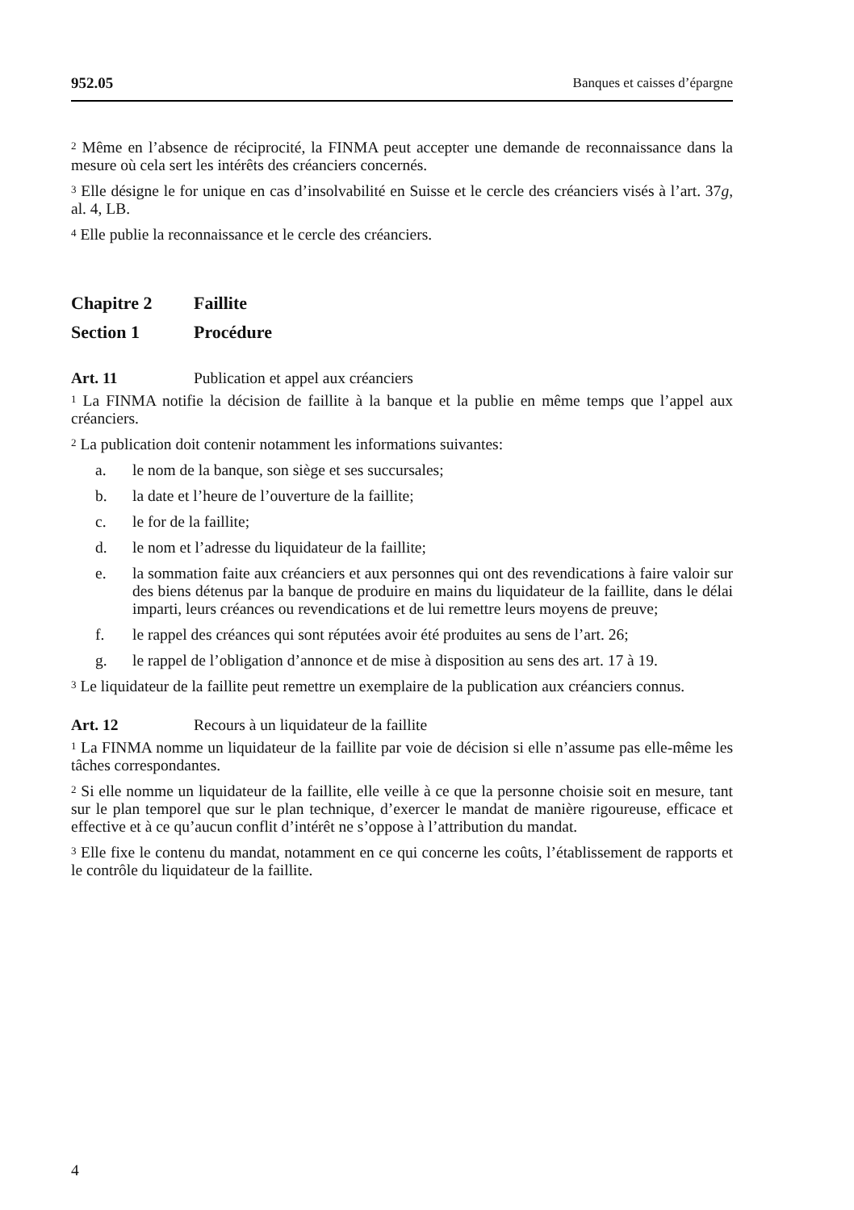952.05 Banques et caisses d’épargne
<sup>2</sup> Même en l’absence de réciprocité, la FINMA peut accepter une demande de reconnaissance dans la mesure où cela sert les intérêts des créanciers concernés.
<sup>3</sup> Elle désigne le for unique en cas d’insolvabilité en Suisse et le cercle des créanciers visés à l’art. 37g, al. 4, LB.
<sup>4</sup> Elle publie la reconnaissance et le cercle des créanciers.
Chapitre 2 Faillite
Section 1 Procédure
Art. 11 Publication et appel aux créanciers
<sup>1</sup> La FINMA notifie la décision de faillite à la banque et la publie en même temps que l’appel aux créanciers.
<sup>2</sup> La publication doit contenir notamment les informations suivantes:
a. le nom de la banque, son siège et ses succursales;
b. la date et l’heure de l’ouverture de la faillite;
c. le for de la faillite;
d. le nom et l’adresse du liquidateur de la faillite;
e. la sommation faite aux créanciers et aux personnes qui ont des revendications à faire valoir sur des biens détenus par la banque de produire en mains du liquidateur de la faillite, dans le délai imparti, leurs créances ou revendications et de lui remettre leurs moyens de preuve;
f. le rappel des créances qui sont réputées avoir été produites au sens de l’art. 26;
g. le rappel de l’obligation d’annonce et de mise à disposition au sens des art. 17 à 19.
<sup>3</sup> Le liquidateur de la faillite peut remettre un exemplaire de la publication aux créanciers connus.
Art. 12 Recours à un liquidateur de la faillite
<sup>1</sup> La FINMA nomme un liquidateur de la faillite par voie de décision si elle n’assume pas elle-même les tâches correspondantes.
<sup>2</sup> Si elle nomme un liquidateur de la faillite, elle veille à ce que la personne choisie soit en mesure, tant sur le plan temporel que sur le plan technique, d’exercer le mandat de manière rigoureuse, efficace et effective et à ce qu’aucun conflit d’intérêt ne s’oppose à l’attribution du mandat.
<sup>3</sup> Elle fixe le contenu du mandat, notamment en ce qui concerne les coûts, l’établissement de rapports et le contrôle du liquidateur de la faillite.
4